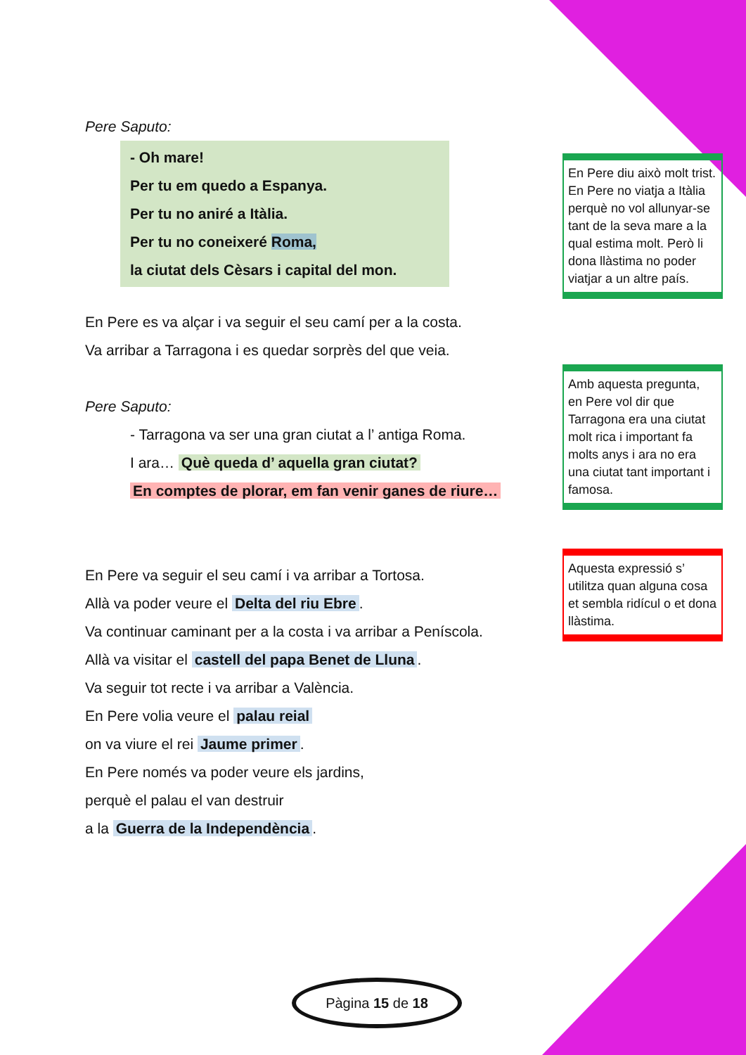Pere Saputo:
- Oh mare!
Per tu em quedo a Espanya.
Per tu no aniré a Itàlia.
Per tu no coneixeré Roma,
la ciutat dels Cèsars i capital del mon.
En Pere es va alçar i va seguir el seu camí per a la costa.
Va arribar a Tarragona i es quedar sorprès del que veia.
Pere Saputo:
- Tarragona va ser una gran ciutat a l’ antiga Roma.
I ara… Què queda d’ aquella gran ciutat?
En comptes de plorar, em fan venir ganes de riure…
En Pere va seguir el seu camí i va arribar a Tortosa.
Allà va poder veure el Delta del riu Ebre.
Va continuar caminant per a la costa i va arribar a Peníscola.
Allà va visitar el castell del papa Benet de Lluna.
Va seguir tot recte i va arribar a València.
En Pere volia veure el palau reial
on va viure el rei Jaume primer.
En Pere només va poder veure els jardins,
perquè el palau el van destruir
a la Guerra de la Independència.
En Pere diu això molt trist. En Pere no viatja a Itàlia perquè no vol allunyar-se tant de la seva mare a la qual estima molt. Però li dona llàstima no poder viatjar a un altre país.
Amb aquesta pregunta, en Pere vol dir que Tarragona era una ciutat molt rica i important fa molts anys i ara no era una ciutat tant important i famosa.
Aquesta expressió s’ utilitza quan alguna cosa et sembla ridícul o et dona llàstima.
Pàgina 15 de 18